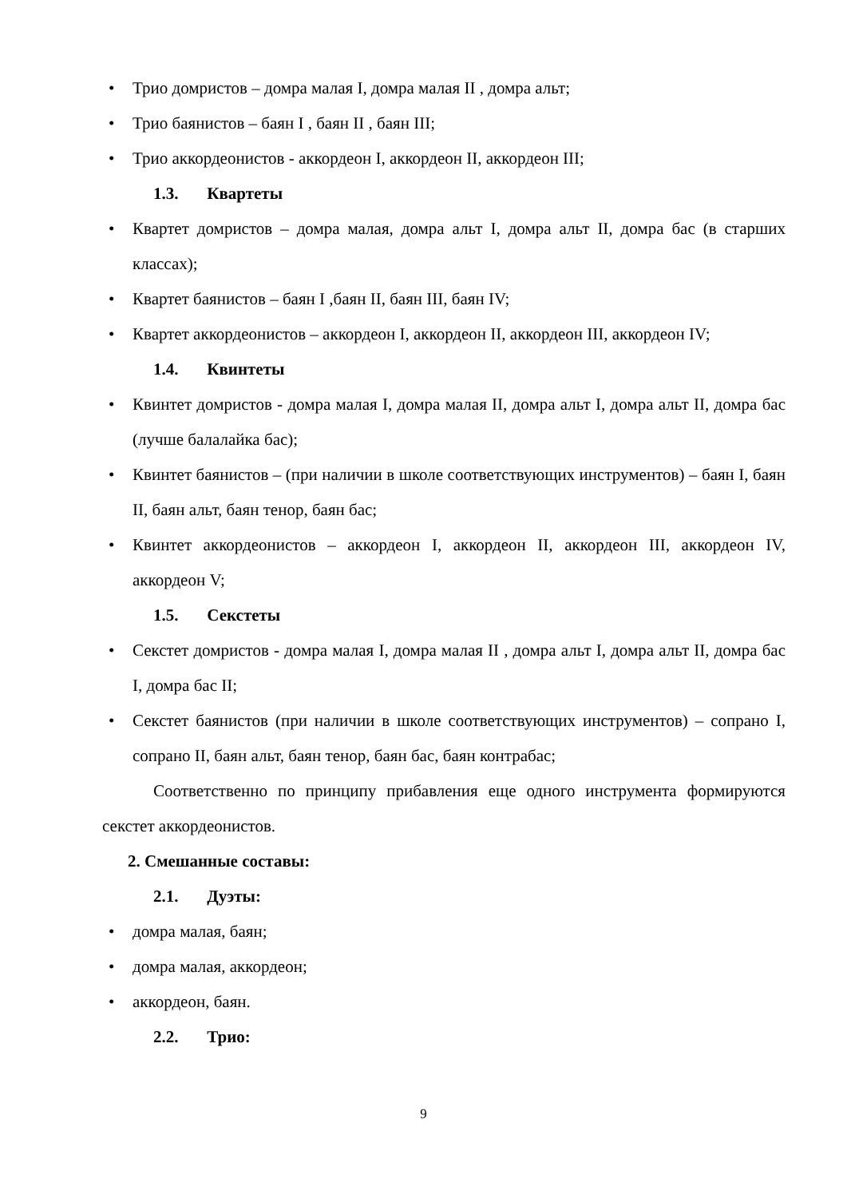• Трио домристов – домра малая I, домра малая II , домра альт;
• Трио баянистов – баян I , баян II , баян III;
• Трио аккордеонистов - аккордеон I, аккордеон II, аккордеон III;
1.3. Квартеты
• Квартет домристов – домра малая, домра альт I, домра альт II, домра бас (в старших классах);
• Квартет баянистов – баян I ,баян II, баян III, баян IV;
• Квартет аккордеонистов – аккордеон I, аккордеон II, аккордеон III, аккордеон IV;
1.4. Квинтеты
• Квинтет домристов - домра малая I, домра малая II, домра альт I, домра альт II, домра бас (лучше балалайка бас);
• Квинтет баянистов – (при наличии в школе соответствующих инструментов) – баян I, баян II, баян альт, баян тенор, баян бас;
• Квинтет аккордеонистов – аккордеон I, аккордеон II, аккордеон III, аккордеон IV, аккордеон V;
1.5. Секстеты
• Секстет домристов - домра малая I, домра малая II , домра альт I, домра альт II, домра бас I, домра бас II;
• Секстет баянистов (при наличии в школе соответствующих инструментов) – сопрано I, сопрано II, баян альт, баян тенор, баян бас, баян контрабас;
Соответственно по принципу прибавления еще одного инструмента формируются секстет аккордеонистов.
2. Смешанные составы:
2.1. Дуэты:
• домра малая, баян;
• домра малая, аккордеон;
• аккордеон, баян.
2.2. Трио:
9